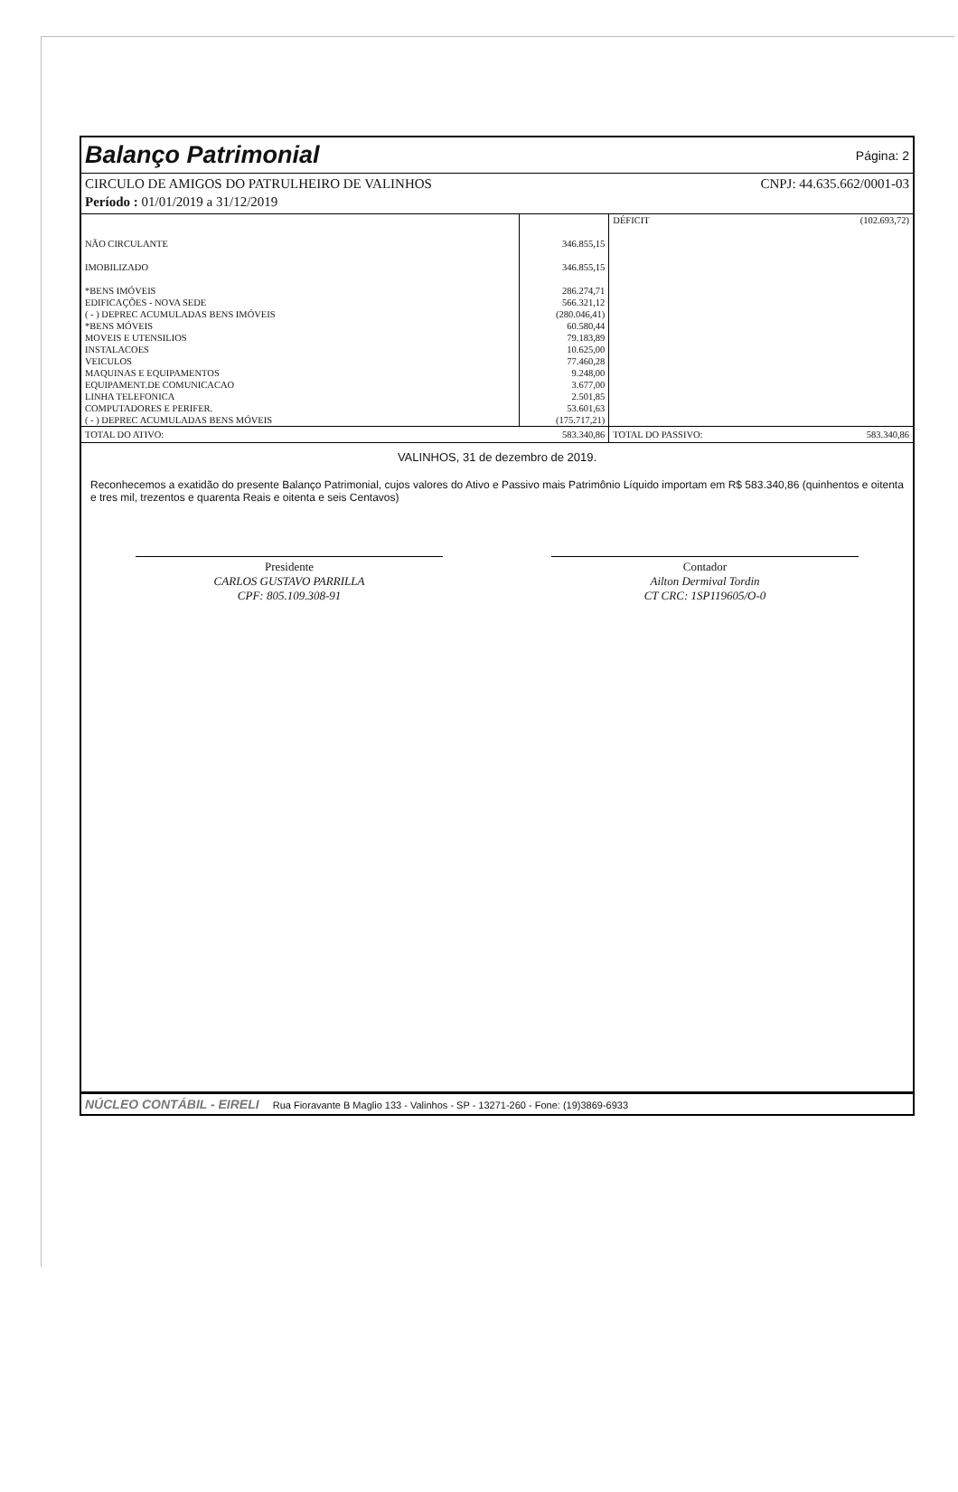Balanço Patrimonial
Página: 2
CIRCULO DE AMIGOS DO PATRULHEIRO DE VALINHOS CNPJ: 44.635.662/0001-03
Período : 01/01/2019 a 31/12/2019
| | | DÉFICIT | (102.693,72) |
| NÃO CIRCULANTE | 346.855,15 | | |
| IMOBILIZADO | 346.855,15 | | |
| *BENS IMÓVEIS | 286.274,71 | | |
| EDIFICAÇÕES - NOVA SEDE | 566.321,12 | | |
| ( - ) DEPREC ACUMULADAS BENS IMÓVEIS | (280.046,41) | | |
| *BENS MÓVEIS | 60.580,44 | | |
| MOVEIS E UTENSILIOS | 79.183,89 | | |
| INSTALACOES | 10.625,00 | | |
| VEICULOS | 77.460,28 | | |
| MAQUINAS E EQUIPAMENTOS | 9.248,00 | | |
| EQUIPAMENT.DE COMUNICACAO | 3.677,00 | | |
| LINHA TELEFONICA | 2.501,85 | | |
| COMPUTADORES E PERIFER. | 53.601,63 | | |
| ( - ) DEPREC ACUMULADAS BENS MÓVEIS | (175.717,21) | | |
| TOTAL DO ATIVO: | 583.340,86 | TOTAL DO PASSIVO: | 583.340,86 |
VALINHOS, 31 de dezembro de 2019.
Reconhecemos a exatidão do presente Balanço Patrimonial, cujos valores do Ativo e Passivo mais Patrimônio Líquido importam em R$ 583.340,86 (quinhentos e oitenta e tres mil, trezentos e quarenta Reais e oitenta e seis Centavos)
Presidente
CARLOS GUSTAVO PARRILLA
CPF: 805.109.308-91
Contador
Ailton Dermival Tordin
CT CRC: 1SP119605/O-0
NÚCLEO CONTÁBIL - EIRELI Rua Fioravante B Maglio 133 - Valinhos - SP - 13271-260 - Fone: (19)3869-6933